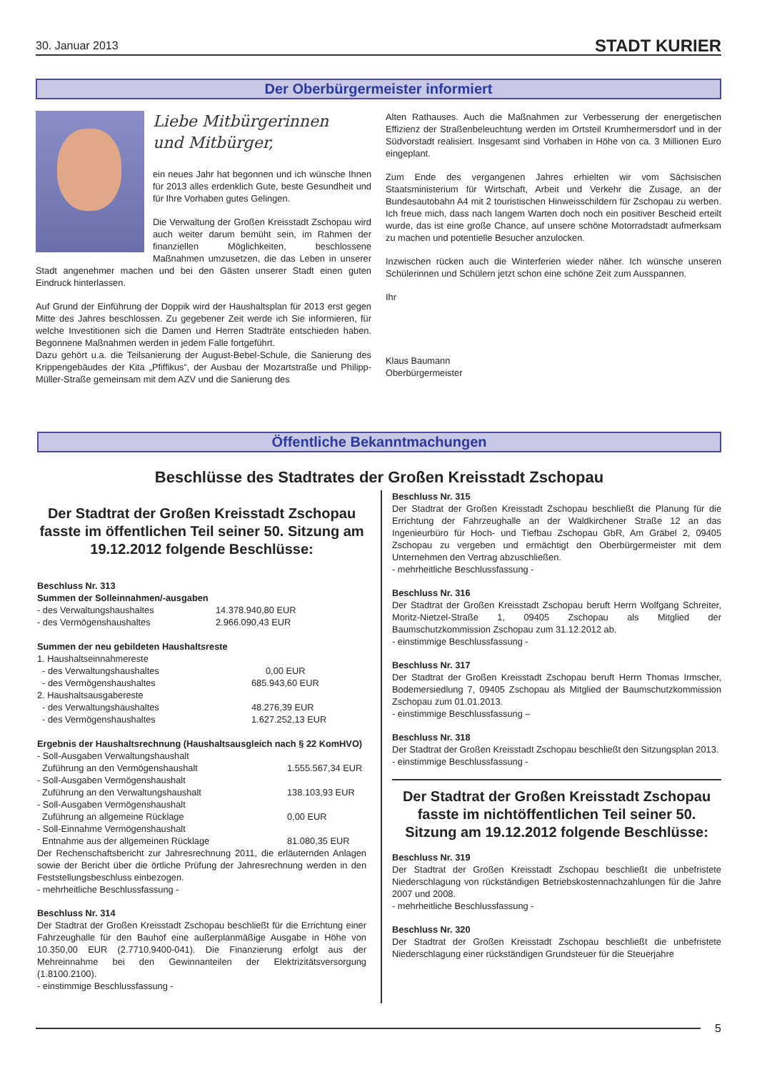30. Januar 2013 STADT KURIER
Der Oberbürgermeister informiert
Liebe Mitbürgerinnen
und Mitbürger,
ein neues Jahr hat begonnen und ich wünsche Ihnen für 2013 alles erdenklich Gute, beste Gesundheit und für Ihre Vorhaben gutes Gelingen.
Die Verwaltung der Großen Kreisstadt Zschopau wird auch weiter darum bemüht sein, im Rahmen der finanziellen Möglichkeiten, beschlossene Maßnahmen umzusetzen, die das Leben in unserer Stadt angenehmer machen und bei den Gästen unserer Stadt einen guten Eindruck hinterlassen.
Auf Grund der Einführung der Doppik wird der Haushaltsplan für 2013 erst gegen Mitte des Jahres beschlossen. Zu gegebener Zeit werde ich Sie informieren, für welche Investitionen sich die Damen und Herren Stadträte entschieden haben. Begonnene Maßnahmen werden in jedem Falle fortgeführt.
Dazu gehört u.a. die Teilsanierung der August-Bebel-Schule, die Sanierung des Krippengebäudes der Kita „Pfiffikus“, der Ausbau der Mozartstraße und Philipp-Müller-Straße gemeinsam mit dem AZV und die Sanierung des
Alten Rathauses. Auch die Maßnahmen zur Verbesserung der energetischen Effizienz der Straßenbeleuchtung werden im Ortsteil Krumhermersdorf und in der Südvorstadt realisiert. Insgesamt sind Vorhaben in Höhe von ca. 3 Millionen Euro eingeplant.
Zum Ende des vergangenen Jahres erhielten wir vom Sächsischen Staatsministerium für Wirtschaft, Arbeit und Verkehr die Zusage, an der Bundesautobahn A4 mit 2 touristischen Hinweisschildern für Zschopau zu werben. Ich freue mich, dass nach langem Warten doch noch ein positiver Bescheid erteilt wurde, das ist eine große Chance, auf unsere schöne Motorradstadt aufmerksam zu machen und potentielle Besucher anzulocken.
Inzwischen rücken auch die Winterferien wieder näher. Ich wünsche unseren Schülerinnen und Schülern jetzt schon eine schöne Zeit zum Ausspannen.
Ihr
Klaus Baumann
Oberbürgermeister
Öffentliche Bekanntmachungen
Beschlüsse des Stadtrates der Großen Kreisstadt Zschopau
Der Stadtrat der Großen Kreisstadt Zschopau fasste im öffentlichen Teil seiner 50. Sitzung am 19.12.2012 folgende Beschlüsse:
Beschluss Nr. 313
Summen der Solleinnahmen/-ausgaben
- des Verwaltungshaushaltes 14.378.940,80 EUR
- des Vermögenshaushaltes 2.966.090,43 EUR
Summen der neu gebildeten Haushaltsreste
1. Haushaltseinnahmereste
- des Verwaltungshaushaltes 0,00 EUR
- des Vermögenshaushaltes 685.943,60 EUR
2. Haushaltsausgabereste
- des Verwaltungshaushaltes 48.276,39 EUR
- des Vermögenshaushaltes 1.627.252,13 EUR
Ergebnis der Haushaltsrechnung (Haushaltsausgleich nach § 22 KomHVO)
- Soll-Ausgaben Verwaltungshaushalt
Zuführung an den Vermögenshaushalt 1.555.567,34 EUR
- Soll-Ausgaben Vermögenshaushalt
Zuführung an den Verwaltungshaushalt 138.103,93 EUR
- Soll-Ausgaben Vermögenshaushalt
Zuführung an allgemeine Rücklage 0,00 EUR
- Soll-Einnahme Vermögenshaushalt
Entnahme aus der allgemeinen Rücklage 81.080,35 EUR
Der Rechenschaftsbericht zur Jahresrechnung 2011, die erläuternden Anlagen sowie der Bericht über die örtliche Prüfung der Jahresrechnung werden in den Feststellungsbeschluss einbezogen.
- mehrheitliche Beschlussfassung -
Beschluss Nr. 314
Der Stadtrat der Großen Kreisstadt Zschopau beschließt für die Errichtung einer Fahrzeughalle für den Bauhof eine außerplanmäßige Ausgabe in Höhe von 10.350,00 EUR (2.7710.9400-041). Die Finanzierung erfolgt aus der Mehreinnahme bei den Gewinnanteilen der Elektrizitätsversorgung (1.8100.2100).
- einstimmige Beschlussfassung -
Beschluss Nr. 315
Der Stadtrat der Großen Kreisstadt Zschopau beschließt die Planung für die Errichtung der Fahrzeughalle an der Waldkirchener Straße 12 an das Ingenieurbüro für Hoch- und Tiefbau Zschopau GbR, Am Gräbel 2, 09405 Zschopau zu vergeben und ermächtigt den Oberbürgermeister mit dem Unternehmen den Vertrag abzuschließen.
- mehrheitliche Beschlussfassung -
Beschluss Nr. 316
Der Stadtrat der Großen Kreisstadt Zschopau beruft Herrn Wolfgang Schreiter, Moritz-Nietzel-Straße 1, 09405 Zschopau als Mitglied der Baumschutzkommission Zschopau zum 31.12.2012 ab.
- einstimmige Beschlussfassung -
Beschluss Nr. 317
Der Stadtrat der Großen Kreisstadt Zschopau beruft Herrn Thomas Irmscher, Bodemersiedlung 7, 09405 Zschopau als Mitglied der Baumschutzkommission Zschopau zum 01.01.2013.
- einstimmige Beschlussfassung –
Beschluss Nr. 318
Der Stadtrat der Großen Kreisstadt Zschopau beschließt den Sitzungsplan 2013.
- einstimmige Beschlussfassung -
Der Stadtrat der Großen Kreisstadt Zschopau fasste im nichtöffentlichen Teil seiner 50. Sitzung am 19.12.2012 folgende Beschlüsse:
Beschluss Nr. 319
Der Stadtrat der Großen Kreisstadt Zschopau beschließt die unbefristete Niederschlagung von rückständigen Betriebskostennachzahlungen für die Jahre 2007 und 2008.
- mehrheitliche Beschlussfassung -
Beschluss Nr. 320
Der Stadtrat der Großen Kreisstadt Zschopau beschließt die unbefristete Niederschlagung einer rückständigen Grundsteuer für die Steuerjahre
5